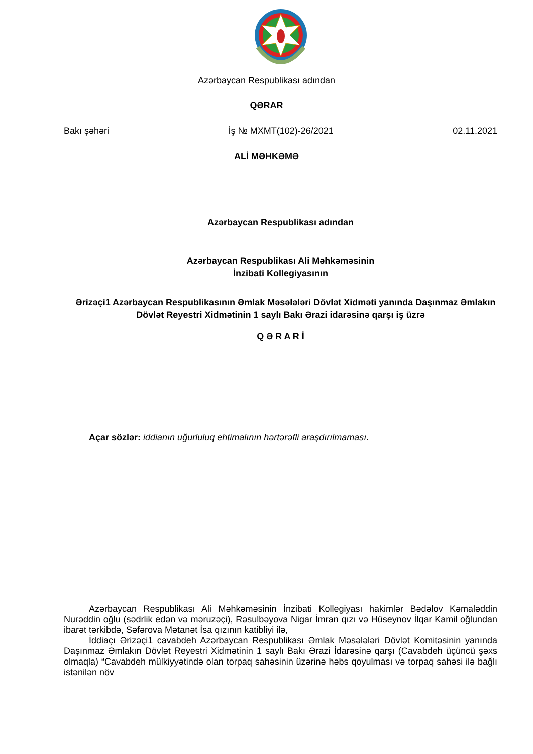Azərbaycan Respublikası adından
QƏRAR
Bakı şəhəri İş № MXMT(102)-26/2021 02.11.2021
ALİ MƏHKƏMƏ
Azərbaycan Respublikası adından
Azərbaycan Respublikası Ali Məhkəməsinin
İnzibati Kollegiyasının
Ərizəçi1 Azərbaycan Respublikasının Əmlak Məsələləri Dövlət Xidməti yanında Daşınmaz Əmlakın Dövlət Reyestri Xidmətinin 1 saylı Bakı Ərazi idarəsinə qarşı iş üzrə
Q Ə R A R İ
Açar sözlər: iddianın uğurluluq ehtimalının hərtərəfli araşdırılmaması.
Azərbaycan Respublikası Ali Məhkəməsinin İnzibati Kollegiyası hakimlər Bədəlov Kəmaləddin Nurəddin oğlu (sədrlik edən və məruzəçi), Rəsulbəyova Nigar İmran qızı və Hüseynov İlqar Kamil oğlundan ibarət tərkibdə, Səfərova Mətanət İsa qızının katibliyi ilə,
İddiaçı Ərizəçi1 cavabdeh Azərbaycan Respublikası Əmlak Məsələləri Dövlət Komitəsinin yanında Daşınmaz Əmlakın Dövlət Reyestri Xidmətinin 1 saylı Bakı Ərazi İdarəsinə qarşı (Cavabdeh üçüncü şəxs olmaqla) “Cavabdeh mülkiyyətində olan torpaq sahəsinin üzərinə həbs qoyulması və torpaq sahəsi ilə bağlı istənilən növ